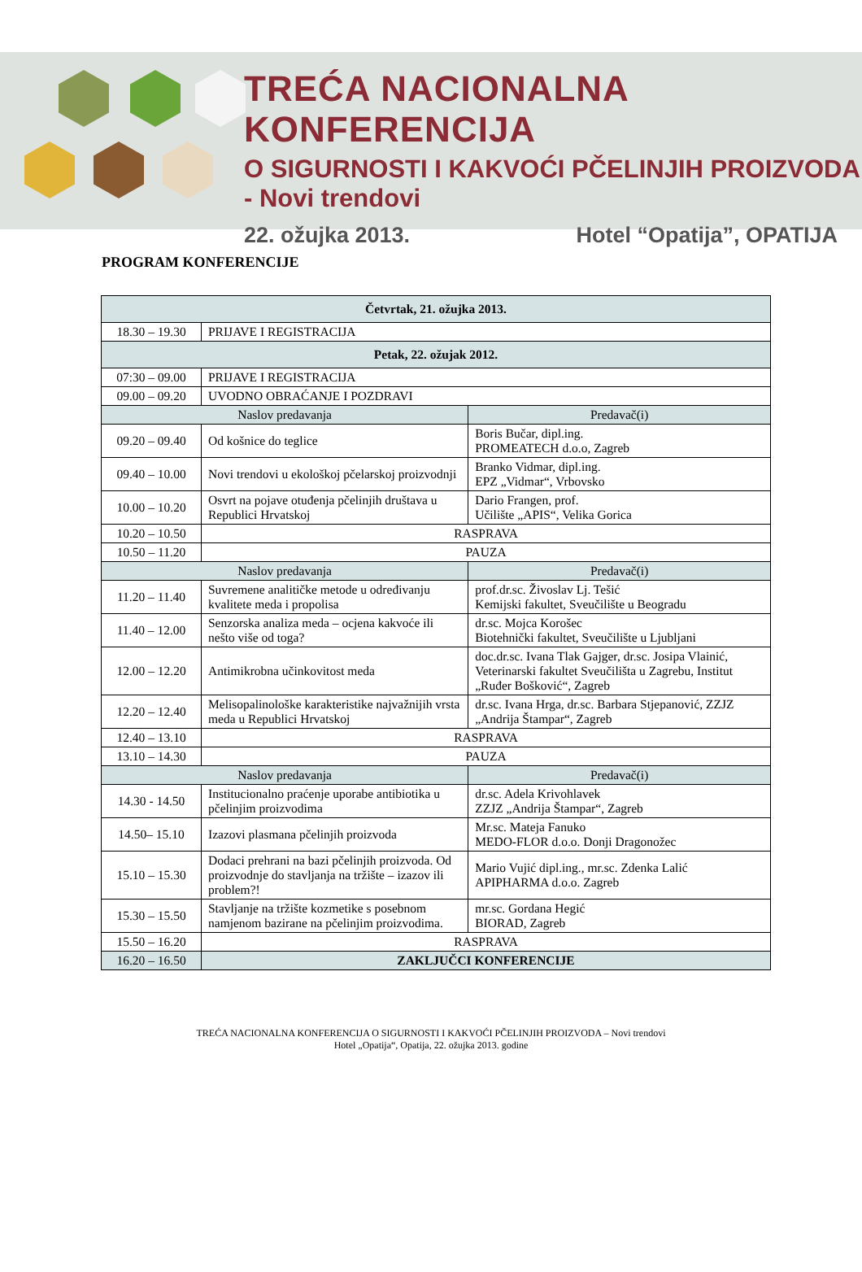TREĆA NACIONALNA KONFERENCIJA
O SIGURNOSTI I KAKVOĆI PČELINJIH PROIZVODA - Novi trendovi
22. ožujka 2013. Hotel “Opatija”, OPATIJA
PROGRAM KONFERENCIJE
| Četvrtak, 21. ožujka 2013. | | |
| --- | --- | --- |
| 18.30 – 19.30 | PRIJAVE I REGISTRACIJA | |
| Petak, 22. ožujak 2012. | | |
| 07:30 – 09.00 | PRIJAVE I REGISTRACIJA | |
| 09.00 – 09.20 | UVODNO OBRAĆANJE I POZDRAVI | |
| Naslov predavanja | | Predavač(i) |
| 09.20 – 09.40 | Od košnice do teglice | Boris Bučar, dipl.ing. PROMEATECH d.o.o, Zagreb |
| 09.40 – 10.00 | Novi trendovi u ekološkoj pčelarskoj proizvodnji | Branko Vidmar, dipl.ing. EPZ „Vidmar“, Vrbovsko |
| 10.00 – 10.20 | Osvrt na pojave otuđenja pčelinjih društava u Republici Hrvatskoj | Dario Frangen, prof. Učilište „APIS“, Velika Gorica |
| 10.20 – 10.50 | RASPRAVA | |
| 10.50 – 11.20 | PAUZA | |
| Naslov predavanja | | Predavač(i) |
| 11.20 – 11.40 | Suvremene analitičke metode u određivanju kvalitete meda i propolisa | prof.dr.sc. Živoslav Lj. Tešić Kemijski fakultet, Sveučilište u Beogradu |
| 11.40 – 12.00 | Senzorska analiza meda – ocjena kakvoće ili nešto više od toga? | dr.sc. Mojca Korošec Biotehnički fakultet, Sveučilište u Ljubljani |
| 12.00 – 12.20 | Antimikrobna učinkovitost meda | doc.dr.sc. Ivana Tlak Gajger, dr.sc. Josipa Vlainić, Veterinarski fakultet Sveučilišta u Zagrebu, Institut „Ruđer Bošković“, Zagreb |
| 12.20 – 12.40 | Melisopalinološke karakteristike najvažnijih vrsta meda u Republici Hrvatskoj | dr.sc. Ivana Hrga, dr.sc. Barbara Stjepanović, ZZJZ „Andrija Štampar“, Zagreb |
| 12.40 – 13.10 | RASPRAVA | |
| 13.10 – 14.30 | PAUZA | |
| Naslov predavanja | | Predavač(i) |
| 14.30 - 14.50 | Institucionalno praćenje uporabe antibiotika u pčelinjim proizvodima | dr.sc. Adela Krivohlavek ZZJZ „Andrija Štampar“, Zagreb |
| 14.50– 15.10 | Izazovi plasmana pčelinjih proizvoda | Mr.sc. Mateja Fanuko MEDO-FLOR d.o.o. Donji Dragonožec |
| 15.10 – 15.30 | Dodaci prehrani na bazi pčelinjih proizvoda. Od proizvodnje do stavljanja na tržište – izazov ili problem?! | Mario Vujić dipl.ing., mr.sc. Zdenka Lalić APIPHARMA d.o.o. Zagreb |
| 15.30 – 15.50 | Stavljanje na tržište kozmetike s posebnom namjenom bazirane na pčelinjim proizvodima. | mr.sc. Gordana Hegić BIORAD, Zagreb |
| 15.50 – 16.20 | RASPRAVA | |
| 16.20 – 16.50 | ZAKLJUČCI KONFERENCIJE | |
TREĆA NACIONALNA KONFERENCIJA O SIGURNOSTI I KAKVOĆI PČELINJIH PROIZVODA – Novi trendovi
Hotel „Opatija“, Opatija, 22. ožujka 2013. godine